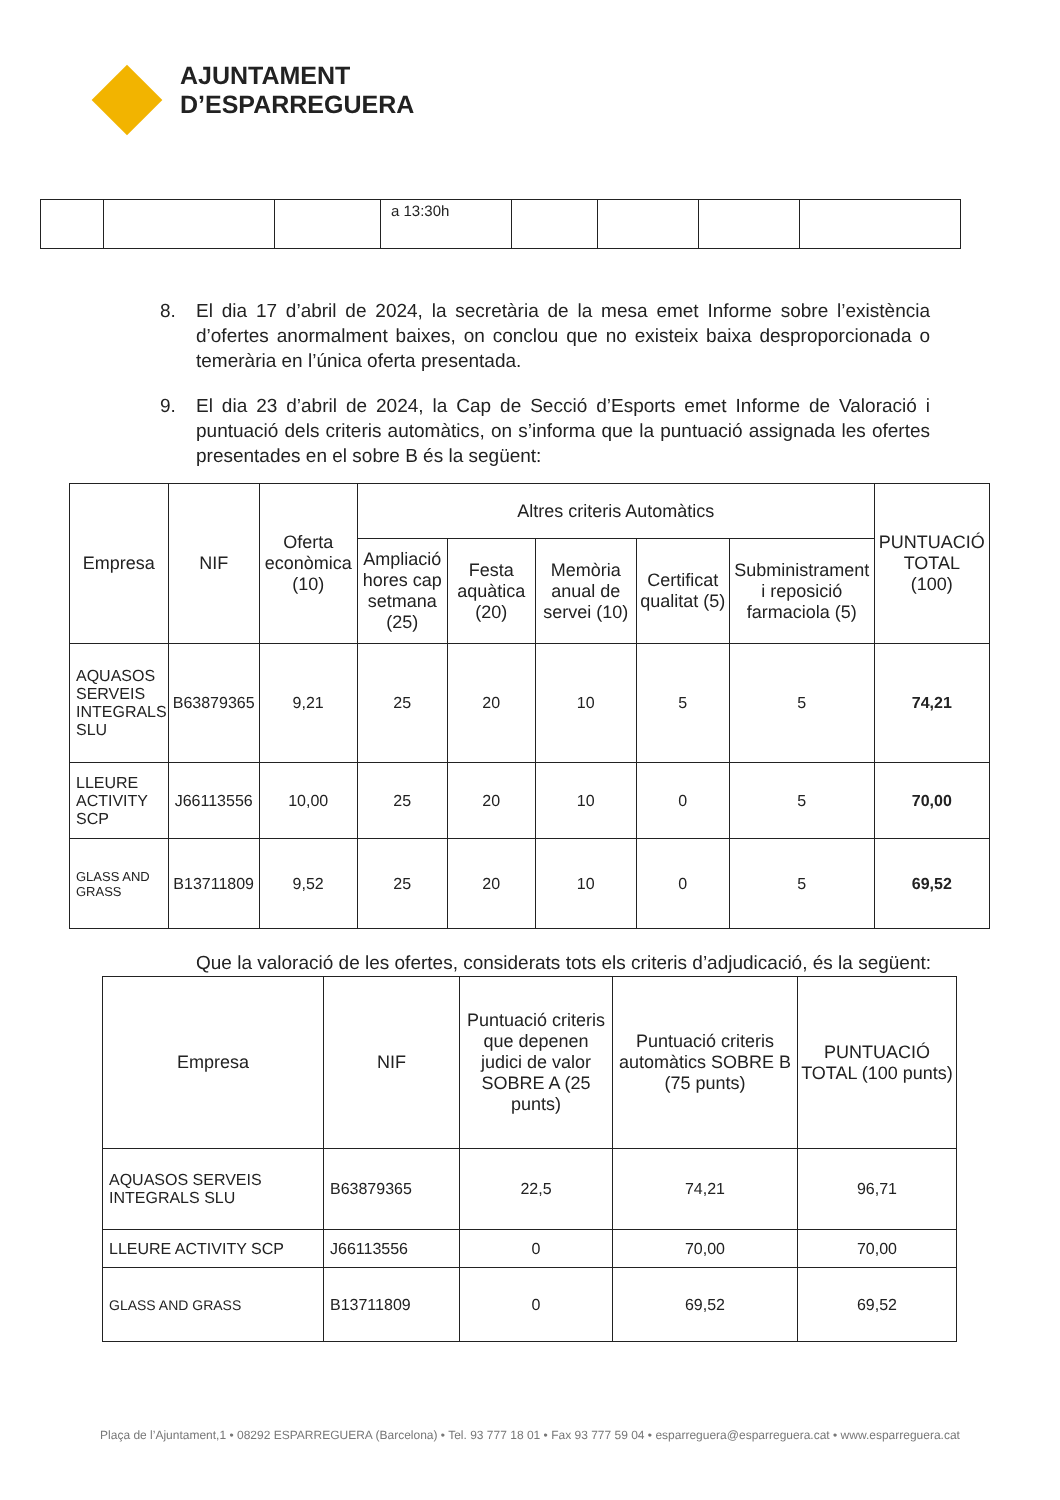AJUNTAMENT
D’ESPARREGUERA
| | | | a 13:30h | | | | |
8. El dia 17 d’abril de 2024, la secretària de la mesa emet Informe sobre l’existència d’ofertes anormalment baixes, on conclou que no existeix baixa desproporcionada o temerària en l’única oferta presentada.
9. El dia 23 d’abril de 2024, la Cap de Secció d’Esports emet Informe de Valoració i puntuació dels criteris automàtics, on s’informa que la puntuació assignada les ofertes presentades en el sobre B és la següent:
| Empresa | NIF | Oferta econòmica (10) | Altres criteris Automàtics | | | | | PUNTUACIÓ TOTAL (100) |
| --- | --- | --- | --- | --- | --- | --- | --- | --- |
| | | | Ampliació hores cap setmana (25) | Festa aquàtica (20) | Memòria anual de servei (10) | Certificat qualitat (5) | Subministrament i reposició farmaciola (5) | |
| AQUASOS SERVEIS INTEGRALS SLU | B63879365 | 9,21 | 25 | 20 | 10 | 5 | 5 | 74,21 |
| LLEURE ACTIVITY SCP | J66113556 | 10,00 | 25 | 20 | 10 | 0 | 5 | 70,00 |
| GLASS AND GRASS | B13711809 | 9,52 | 25 | 20 | 10 | 0 | 5 | 69,52 |
Que la valoració de les ofertes, considerats tots els criteris d’adjudicació, és la següent:
| Empresa | NIF | Puntuació criteris que depenen judici de valor SOBRE A (25 punts) | Puntuació criteris automàtics SOBRE B (75 punts) | PUNTUACIÓ TOTAL (100 punts) |
| --- | --- | --- | --- | --- |
| AQUASOS SERVEIS INTEGRALS SLU | B63879365 | 22,5 | 74,21 | 96,71 |
| LLEURE ACTIVITY SCP | J66113556 | 0 | 70,00 | 70,00 |
| GLASS AND GRASS | B13711809 | 0 | 69,52 | 69,52 |
Plaça de l’Ajuntament,1 • 08292 ESPARREGUERA (Barcelona) • Tel. 93 777 18 01 • Fax 93 777 59 04 • esparreguera@esparreguera.cat • www.esparreguera.cat